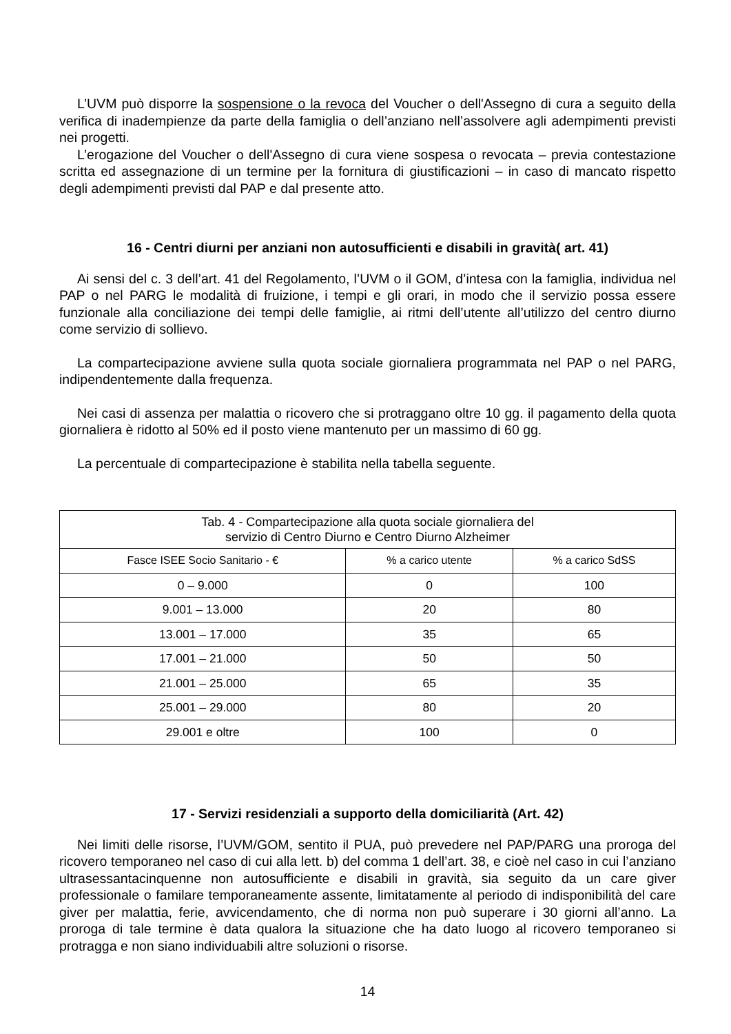L’UVM può disporre la sospensione o la revoca del Voucher o dell'Assegno di cura a seguito della verifica di inadempienze da parte della famiglia o dell’anziano nell’assolvere agli adempimenti previsti nei progetti.
L’erogazione del Voucher o dell'Assegno di cura viene sospesa o revocata – previa contestazione scritta ed assegnazione di un termine per la fornitura di giustificazioni – in caso di mancato rispetto degli adempimenti previsti dal PAP e dal presente atto.
16 - Centri diurni per anziani non autosufficienti e disabili in gravità( art. 41)
Ai sensi del c. 3 dell’art. 41 del Regolamento, l’UVM o il GOM, d’intesa con la famiglia, individua nel PAP o nel PARG le modalità di fruizione, i tempi e gli orari, in modo che il servizio possa essere funzionale alla conciliazione dei tempi delle famiglie, ai ritmi dell’utente all’utilizzo del centro diurno come servizio di sollievo.
La compartecipazione avviene sulla quota sociale giornaliera programmata nel PAP o nel PARG, indipendentemente dalla frequenza.
Nei casi di assenza per malattia o ricovero che si protraggano oltre 10 gg. il pagamento della quota giornaliera è ridotto al 50% ed il posto viene mantenuto per un massimo di 60 gg.
La percentuale di compartecipazione è stabilita nella tabella seguente.
| Tab. 4 - Compartecipazione alla quota sociale giornaliera del servizio di Centro Diurno e Centro Diurno Alzheimer | | |
| --- | --- | --- |
| Fasce ISEE Socio Sanitario - € | % a carico utente | % a carico SdSS |
| 0 – 9.000 | 0 | 100 |
| 9.001 – 13.000 | 20 | 80 |
| 13.001 – 17.000 | 35 | 65 |
| 17.001 – 21.000 | 50 | 50 |
| 21.001 – 25.000 | 65 | 35 |
| 25.001 – 29.000 | 80 | 20 |
| 29.001 e oltre | 100 | 0 |
17 - Servizi residenziali a supporto della domiciliarità (Art. 42)
Nei limiti delle risorse, l’UVM/GOM, sentito il PUA, può prevedere nel PAP/PARG una proroga del ricovero temporaneo nel caso di cui alla lett. b) del comma 1 dell’art. 38, e cioè nel caso in cui l’anziano ultrasessantacinquenne non autosufficiente e disabili in gravità, sia seguito da un care giver professionale o familare temporaneamente assente, limitatamente al periodo di indisponibilità del care giver per malattia, ferie, avvicendamento, che di norma non può superare i 30 giorni all’anno. La proroga di tale termine è data qualora la situazione che ha dato luogo al ricovero temporaneo si protragga e non siano individuabili altre soluzioni o risorse.
14